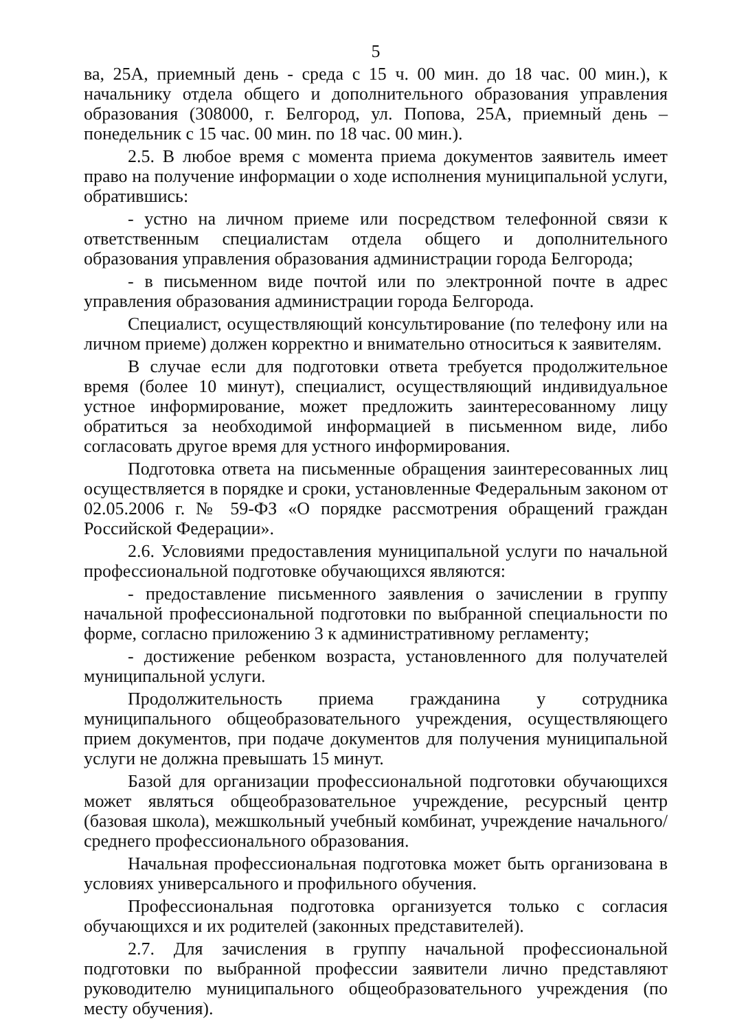5
ва, 25А, приемный день - среда с 15 ч. 00 мин. до 18 час. 00 мин.), к начальнику отдела общего и дополнительного образования управления образования (308000, г. Белгород, ул. Попова, 25А, приемный день – понедельник с 15 час. 00 мин. по 18 час. 00 мин.).
2.5. В любое время с момента приема документов заявитель имеет право на получение информации о ходе исполнения муниципальной услуги, обратившись:
- устно на личном приеме или посредством телефонной связи к ответственным специалистам отдела общего и дополнительного образования управления образования администрации города Белгорода;
- в письменном виде почтой или по электронной почте в адрес управления образования администрации города Белгорода.
Специалист, осуществляющий консультирование (по телефону или на личном приеме) должен корректно и внимательно относиться к заявителям.
В случае если для подготовки ответа требуется продолжительное время (более 10 минут), специалист, осуществляющий индивидуальное устное информирование, может предложить заинтересованному лицу обратиться за необходимой информацией в письменном виде, либо согласовать другое время для устного информирования.
Подготовка ответа на письменные обращения заинтересованных лиц осуществляется в порядке и сроки, установленные Федеральным законом от 02.05.2006 г. № 59-ФЗ «О порядке рассмотрения обращений граждан Российской Федерации».
2.6. Условиями предоставления муниципальной услуги по начальной профессиональной подготовке обучающихся являются:
- предоставление письменного заявления о зачислении в группу начальной профессиональной подготовки по выбранной специальности по форме, согласно приложению 3 к административному регламенту;
- достижение ребенком возраста, установленного для получателей муниципальной услуги.
Продолжительность приема гражданина у сотрудника муниципального общеобразовательного учреждения, осуществляющего прием документов, при подаче документов для получения муниципальной услуги не должна превышать 15 минут.
Базой для организации профессиональной подготовки обучающихся может являться общеобразовательное учреждение, ресурсный центр (базовая школа), межшкольный учебный комбинат, учреждение начального/среднего профессионального образования.
Начальная профессиональная подготовка может быть организована в условиях универсального и профильного обучения.
Профессиональная подготовка организуется только с согласия обучающихся и их родителей (законных представителей).
2.7. Для зачисления в группу начальной профессиональной подготовки по выбранной профессии заявители лично представляют руководителю муниципального общеобразовательного учреждения (по месту обучения).